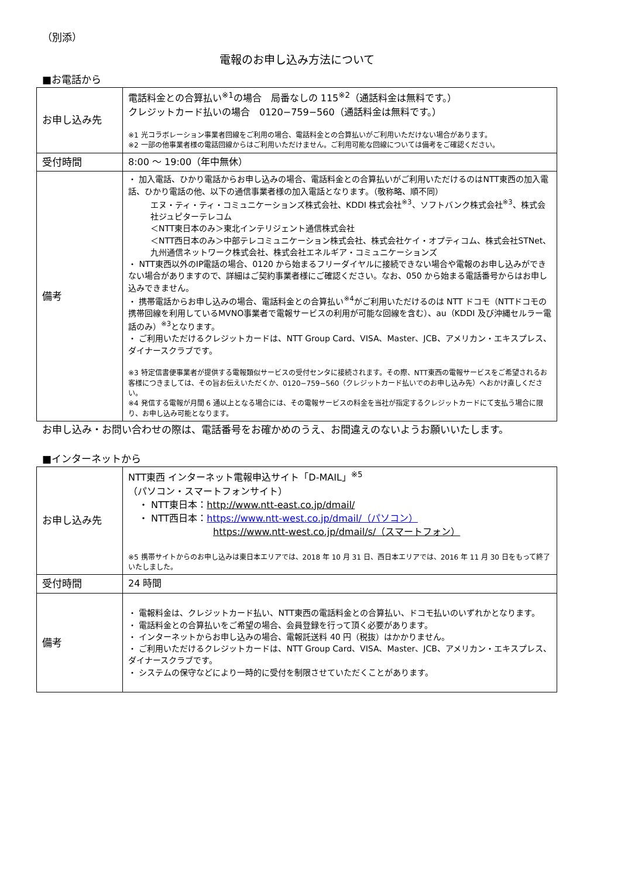（別添）
電報のお申し込み方法について
■お電話から
| お申し込み先 | 電話料金との合算払い<sup>※1</sup>の場合 局番なしの 115<sup>※2</sup>（通話料金は無料です。） クレジットカード払いの場合 0120−759−560（通話料金は無料です。） ※1 光コラボレーション事業者回線をご利用の場合、電話料金との合算払いがご利用いただけない場合があります。 ※2 一部の他事業者様の電話回線からはご利用いただけません。ご利用可能な回線については備考をご確認ください。 |
| 受付時間 | 8:00 ～ 19:00（年中無休） |
| 備考 | ・ 加入電話、ひかり電話からお申し込みの場合、電話料金との合算払いがご利用いただけるのはNTT東西の加入電話、ひかり電話の他、以下の通信事業者様の加入電話となります。（敬称略、順不同） エヌ・ティ・ティ・コミュニケーションズ株式会社、KDDI 株式会社<sup>※3</sup>、ソフトバンク株式会社<sup>※3</sup>、株式会社ジュピターテレコム ＜NTT東日本のみ＞東北インテリジェント通信株式会社 ＜NTT西日本のみ＞中部テレコミュニケーション株式会社、株式会社ケイ・オプティコム、株式会社STNet、九州通信ネットワーク株式会社、株式会社エネルギア・コミュニケーションズ ・ NTT東西以外のIP電話の場合、0120 から始まるフリーダイヤルに接続できない場合や電報のお申し込みができない場合がありますので、詳細はご契約事業者様にご確認ください。なお、050 から始まる電話番号からはお申し込みできません。 ・ 携帯電話からお申し込みの場合、電話料金との合算払い<sup>※4</sup>がご利用いただけるのは NTT ドコモ（NTTドコモの携帯回線を利用しているMVNO事業者で電報サービスの利用が可能な回線を含む）、au（KDDI 及び沖縄セルラー電話のみ）<sup>※3</sup>となります。 ・ ご利用いただけるクレジットカードは、NTT Group Card、VISA、Master、JCB、アメリカン・エキスプレス、ダイナースクラブです。 ※3 特定信書便事業者が提供する電報類似サービスの受付センタに接続されます。その際、NTT東西の電報サービスをご希望されるお客様につきましては、その旨お伝えいただくか、0120−759−560（クレジットカード払いでのお申し込み先）へおかけ直しください。 ※4 発信する電報が月間 6 通以上となる場合には、その電報サービスの料金を当社が指定するクレジットカードにて支払う場合に限り、お申し込み可能となります。 |
お申し込み・お問い合わせの際は、電話番号をお確かめのうえ、お間違えのないようお願いいたします。
■インターネットから
| お申し込み先 | NTT東西 インターネット電報申込サイト「D-MAIL」<sup>※5</sup> （パソコン・スマートフォンサイト） ・ NTT東日本： http://www.ntt-east.co.jp/dmail/ ・ NTT西日本： https://www.ntt-west.co.jp/dmail/（パソコン） https://www.ntt-west.co.jp/dmail/s/（スマートフォン） ※5 携帯サイトからのお申し込みは東日本エリアでは、2018 年 10 月 31 日、西日本エリアでは、2016 年 11 月 30 日をもって終了いたしました。 |
| 受付時間 | 24 時間 |
| 備考 | ・ 電報料金は、クレジットカード払い、NTT東西の電話料金との合算払い、ドコモ払いのいずれかとなります。 ・ 電話料金との合算払いをご希望の場合、会員登録を行って頂く必要があります。 ・ インターネットからお申し込みの場合、電報託送料 40 円（税抜）はかかりません。 ・ ご利用いただけるクレジットカードは、NTT Group Card、VISA、Master、JCB、アメリカン・エキスプレス、ダイナースクラブです。 ・ システムの保守などにより一時的に受付を制限させていただくことがあります。 |